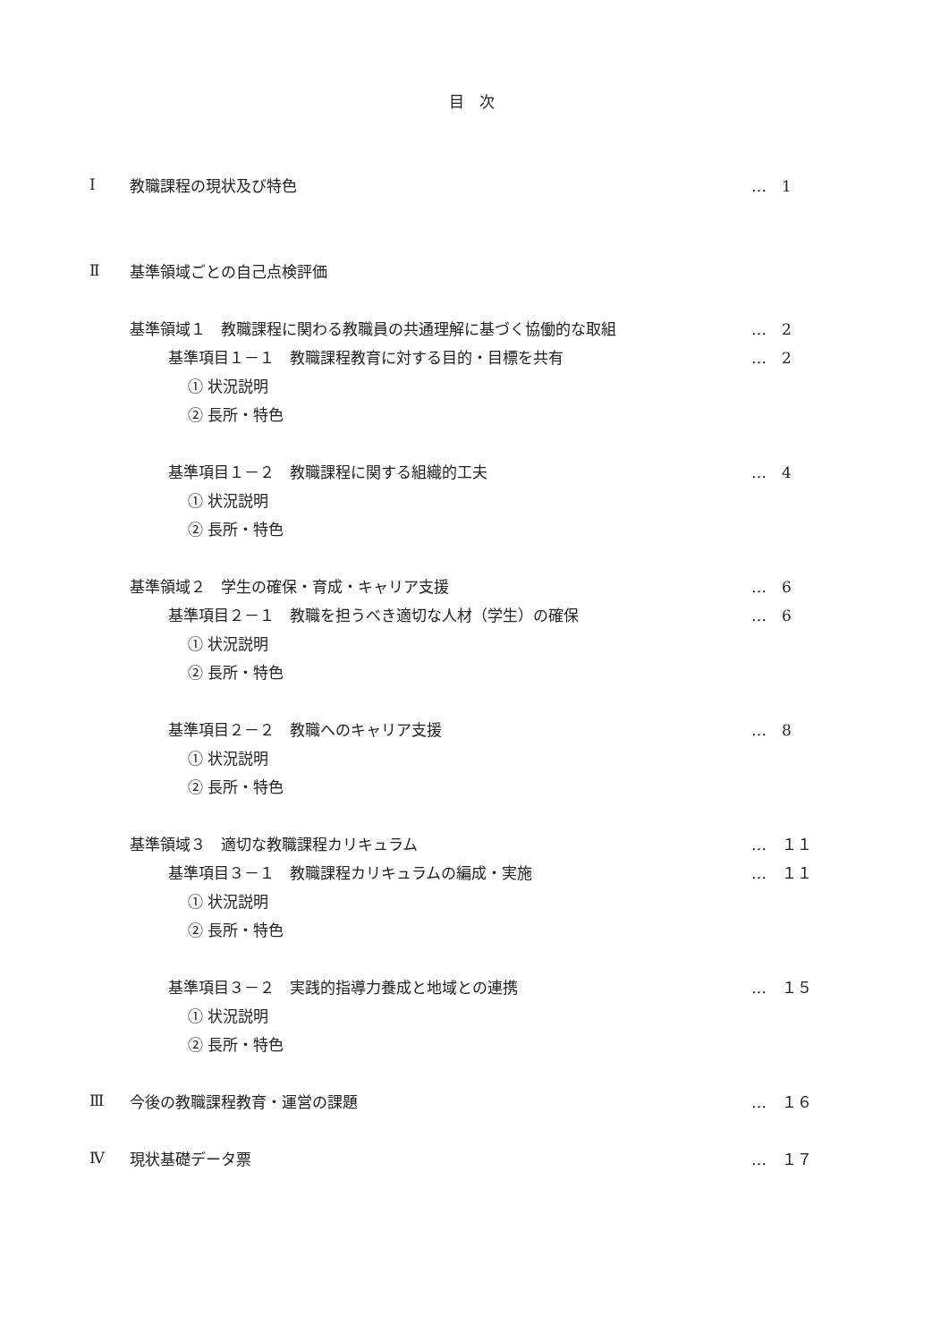目 次
Ⅰ 教職課程の現状及び特色 …　1
Ⅱ 基準領域ごとの自己点検評価
基準領域１　教職課程に関わる教職員の共通理解に基づく協働的な取組 …　2
基準項目１－１　教職課程教育に対する目的・目標を共有 …　2
① 状況説明
② 長所・特色
基準項目１－２　教職課程に関する組織的工夫 …　4
① 状況説明
② 長所・特色
基準領域２　学生の確保・育成・キャリア支援 …　6
基準項目２－１　教職を担うべき適切な人材（学生）の確保 …　6
① 状況説明
② 長所・特色
基準項目２－２　教職へのキャリア支援 …　8
① 状況説明
② 長所・特色
基準領域３　適切な教職課程カリキュラム …　１１
基準項目３－１　教職課程カリキュラムの編成・実施 …　１１
① 状況説明
② 長所・特色
基準項目３－２　実践的指導力養成と地域との連携 …　１５
① 状況説明
② 長所・特色
Ⅲ 今後の教職課程教育・運営の課題 …　１６
Ⅳ 現状基礎データ票 …　１７